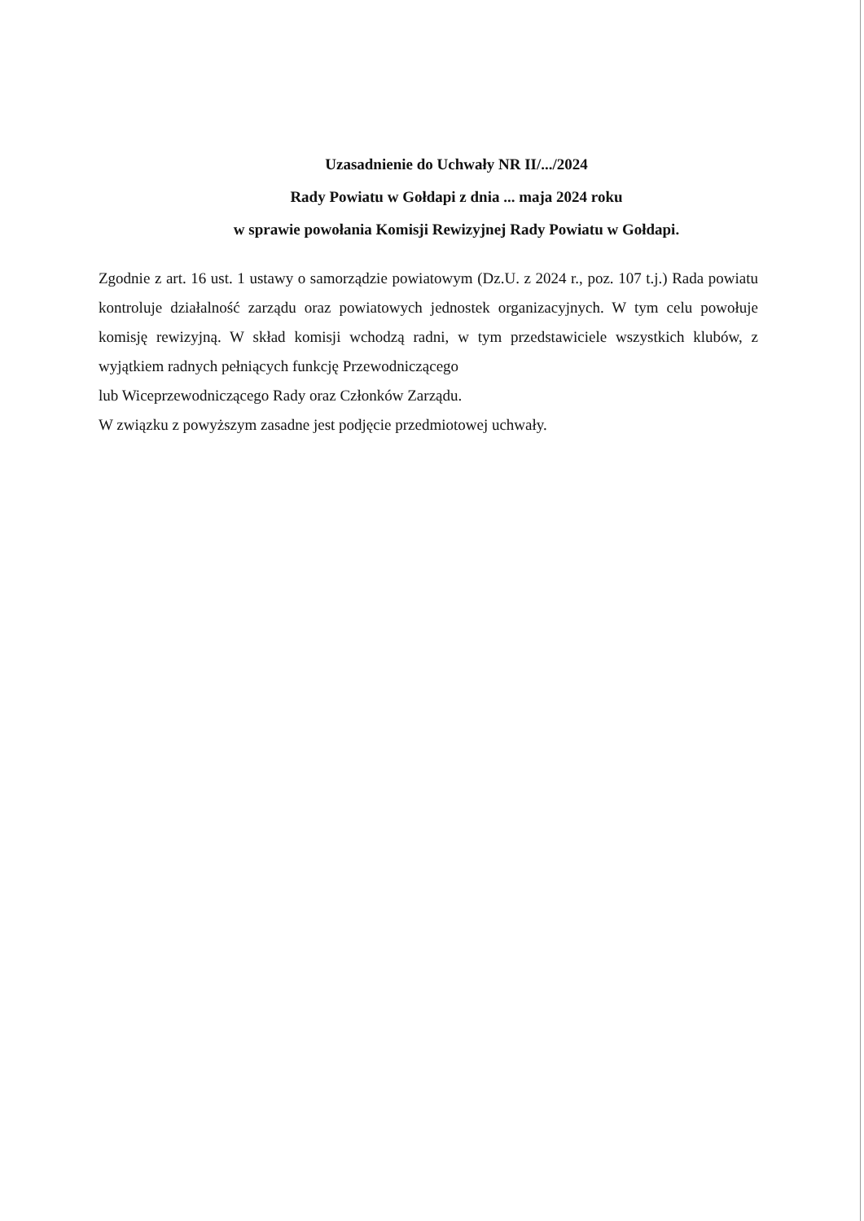Uzasadnienie do Uchwały NR II/.../2024
Rady Powiatu w Gołdapi z dnia ... maja 2024 roku
w sprawie powołania Komisji Rewizyjnej Rady Powiatu w Gołdapi.
Zgodnie z art. 16 ust. 1 ustawy o samorządzie powiatowym (Dz.U. z 2024 r., poz. 107 t.j.) Rada powiatu kontroluje działalność zarządu oraz powiatowych jednostek organizacyjnych. W tym celu powołuje komisję rewizyjną. W skład komisji wchodzą radni, w tym przedstawiciele wszystkich klubów, z wyjątkiem radnych pełniących funkcję Przewodniczącego
lub Wiceprzewodniczącego Rady oraz Członków Zarządu.
W związku z powyższym zasadne jest podjęcie przedmiotowej uchwały.